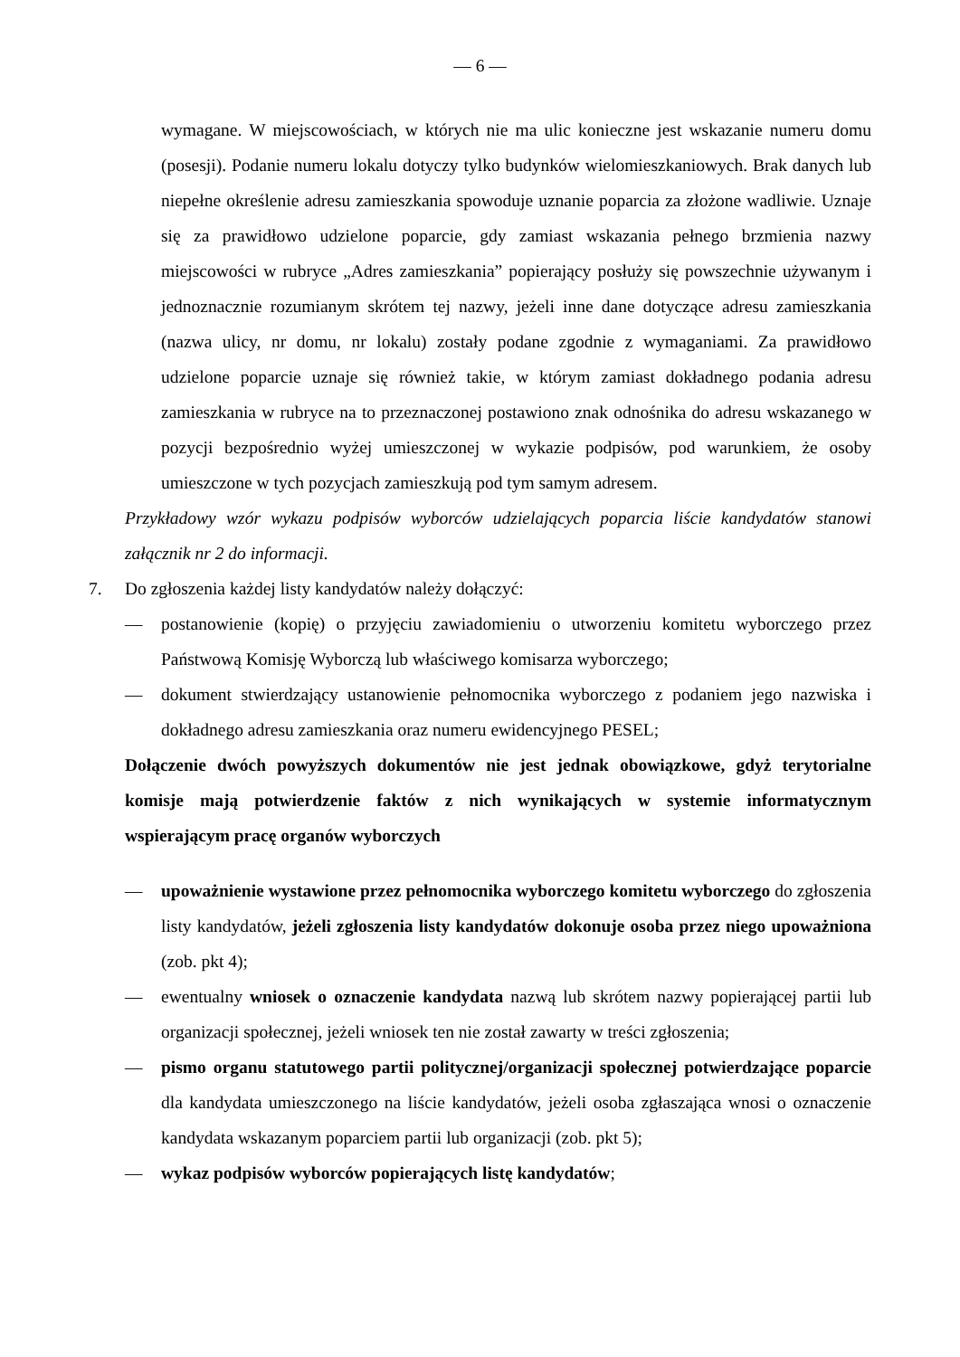— 6 —
wymagane. W miejscowościach, w których nie ma ulic konieczne jest wskazanie numeru domu (posesji). Podanie numeru lokalu dotyczy tylko budynków wielomieszkaniowych. Brak danych lub niepełne określenie adresu zamieszkania spowoduje uznanie poparcia za złożone wadliwie. Uznaje się za prawidłowo udzielone poparcie, gdy zamiast wskazania pełnego brzmienia nazwy miejscowości w rubryce „Adres zamieszkania” popierający posłuży się powszechnie używanym i jednoznacznie rozumianym skrótem tej nazwy, jeżeli inne dane dotyczące adresu zamieszkania (nazwa ulicy, nr domu, nr lokalu) zostały podane zgodnie z wymaganiami. Za prawidłowo udzielone poparcie uznaje się również takie, w którym zamiast dokładnego podania adresu zamieszkania w rubryce na to przeznaczonej postawiono znak odnośnika do adresu wskazanego w pozycji bezpośrednio wyżej umieszczonej w wykazie podpisów, pod warunkiem, że osoby umieszczone w tych pozycjach zamieszkują pod tym samym adresem.
Przykładowy wzór wykazu podpisów wyborców udzielających poparcia liście kandydatów stanowi załącznik nr 2 do informacji.
7. Do zgłoszenia każdej listy kandydatów należy dołączyć:
— postanowienie (kopię) o przyjęciu zawiadomieniu o utworzeniu komitetu wyborczego przez Państwową Komisję Wyborczą lub właściwego komisarza wyborczego;
— dokument stwierdzający ustanowienie pełnomocnika wyborczego z podaniem jego nazwiska i dokładnego adresu zamieszkania oraz numeru ewidencyjnego PESEL;
Dołączenie dwóch powyższych dokumentów nie jest jednak obowiązkowe, gdyż terytorialne komisje mają potwierdzenie faktów z nich wynikających w systemie informatycznym wspierającym pracę organów wyborczych
— upoważnienie wystawione przez pełnomocnika wyborczego komitetu wyborczego do zgłoszenia listy kandydatów, jeżeli zgłoszenia listy kandydatów dokonuje osoba przez niego upoważniona (zob. pkt 4);
— ewentualny wniosek o oznaczenie kandydata nazwą lub skrótem nazwy popierającej partii lub organizacji społecznej, jeżeli wniosek ten nie został zawarty w treści zgłoszenia;
— pismo organu statutowego partii politycznej/organizacji społecznej potwierdzające poparcie dla kandydata umieszczonego na liście kandydatów, jeżeli osoba zgłaszająca wnosi o oznaczenie kandydata wskazanym poparciem partii lub organizacji (zob. pkt 5);
— wykaz podpisów wyborców popierających listę kandydatów;